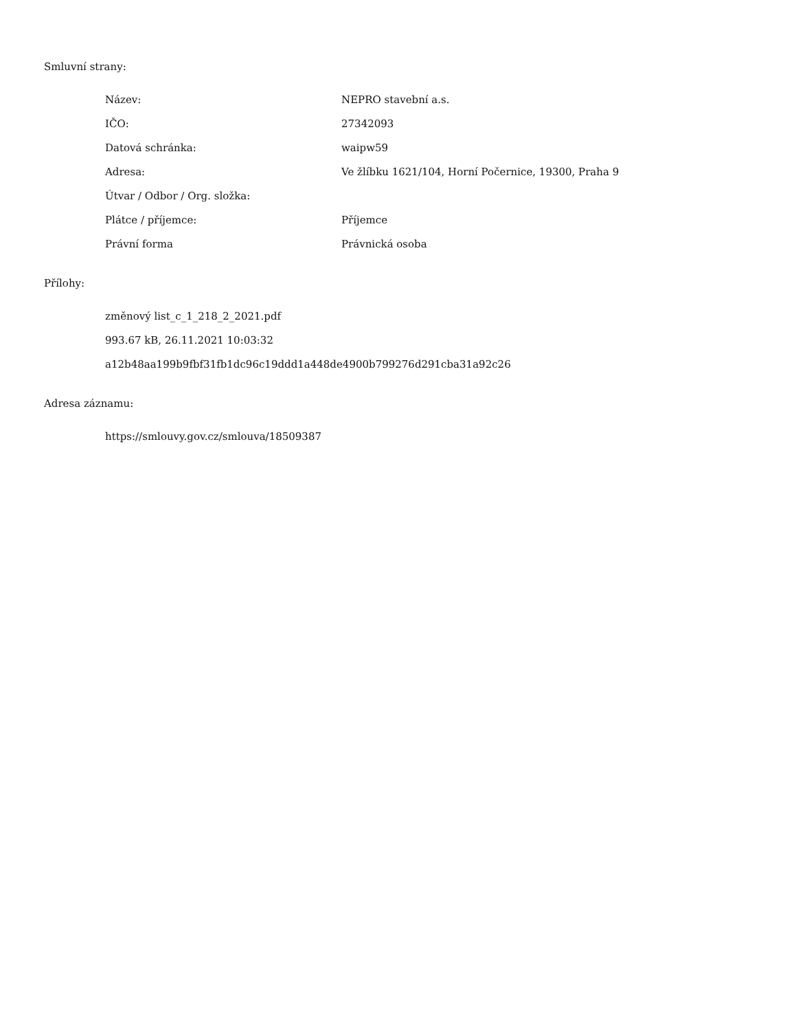Smluvní strany:
| Název: | NEPRO stavební a.s. |
| IČO: | 27342093 |
| Datová schránka: | waipw59 |
| Adresa: | Ve žlíbku 1621/104, Horní Počernice, 19300, Praha 9 |
| Útvar / Odbor / Org. složka: | |
| Plátce / příjemce: | Příjemce |
| Právní forma | Právnická osoba |
Přílohy:
změnový list_c_1_218_2_2021.pdf
993.67 kB, 26.11.2021 10:03:32
a12b48aa199b9fbf31fb1dc96c19ddd1a448de4900b799276d291cba31a92c26
Adresa záznamu:
https://smlouvy.gov.cz/smlouva/18509387